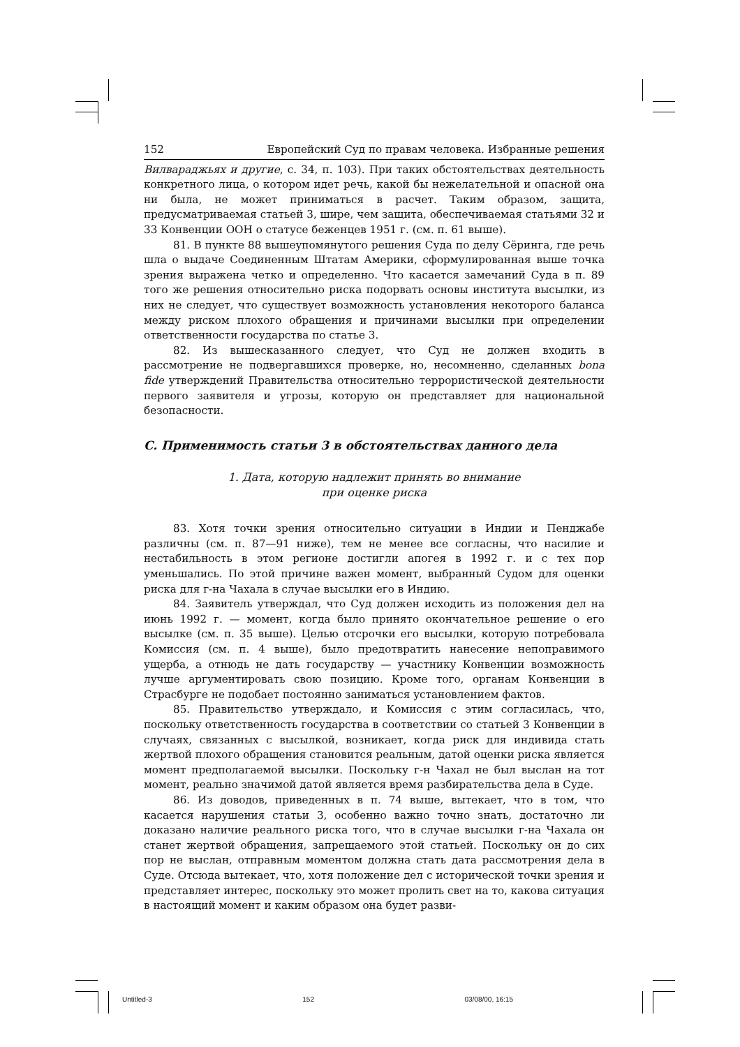152 Европейский Суд по правам человека. Избранные решения
Вилвараджьях и другие, с. 34, п. 103). При таких обстоятельствах деятельность конкретного лица, о котором идет речь, какой бы нежелательной и опасной она ни была, не может приниматься в расчет. Таким образом, защита, предусматриваемая статьей 3, шире, чем защита, обеспечиваемая статьями 32 и 33 Конвенции ООН о статусе беженцев 1951 г. (см. п. 61 выше).
81. В пункте 88 вышеупомянутого решения Суда по делу Сёринга, где речь шла о выдаче Соединенным Штатам Америки, сформулированная выше точка зрения выражена четко и определенно. Что касается замечаний Суда в п. 89 того же решения относительно риска подорвать основы института высылки, из них не следует, что существует возможность установления некоторого баланса между риском плохого обращения и причинами высылки при определении ответственности государства по статье 3.
82. Из вышесказанного следует, что Суд не должен входить в рассмотрение не подвергавшихся проверке, но, несомненно, сделанных bona fide утверждений Правительства относительно террористической деятельности первого заявителя и угрозы, которую он представляет для национальной безопасности.
C. Применимость статьи 3 в обстоятельствах данного дела
1. Дата, которую надлежит принять во внимание
при оценке риска
83. Хотя точки зрения относительно ситуации в Индии и Пенджабе различны (см. п. 87—91 ниже), тем не менее все согласны, что насилие и нестабильность в этом регионе достигли апогея в 1992 г. и с тех пор уменьшались. По этой причине важен момент, выбранный Судом для оценки риска для г-на Чахала в случае высылки его в Индию.
84. Заявитель утверждал, что Суд должен исходить из положения дел на июнь 1992 г. — момент, когда было принято окончательное решение о его высылке (см. п. 35 выше). Целью отсрочки его высылки, которую потребовала Комиссия (см. п. 4 выше), было предотвратить нанесение непоправимого ущерба, а отнюдь не дать государству — участнику Конвенции возможность лучше аргументировать свою позицию. Кроме того, органам Конвенции в Страсбурге не подобает постоянно заниматься установлением фактов.
85. Правительство утверждало, и Комиссия с этим согласилась, что, поскольку ответственность государства в соответствии со статьей 3 Конвенции в случаях, связанных с высылкой, возникает, когда риск для индивида стать жертвой плохого обращения становится реальным, датой оценки риска является момент предполагаемой высылки. Поскольку г-н Чахал не был выслан на тот момент, реально значимой датой является время разбирательства дела в Суде.
86. Из доводов, приведенных в п. 74 выше, вытекает, что в том, что касается нарушения статьи 3, особенно важно точно знать, достаточно ли доказано наличие реального риска того, что в случае высылки г-на Чахала он станет жертвой обращения, запрещаемого этой статьей. Поскольку он до сих пор не выслан, отправным моментом должна стать дата рассмотрения дела в Суде. Отсюда вытекает, что, хотя положение дел с исторической точки зрения и представляет интерес, поскольку это может пролить свет на то, какова ситуация в настоящий момент и каким образом она будет разви-
Untitled-3 152 03/08/00, 16:15